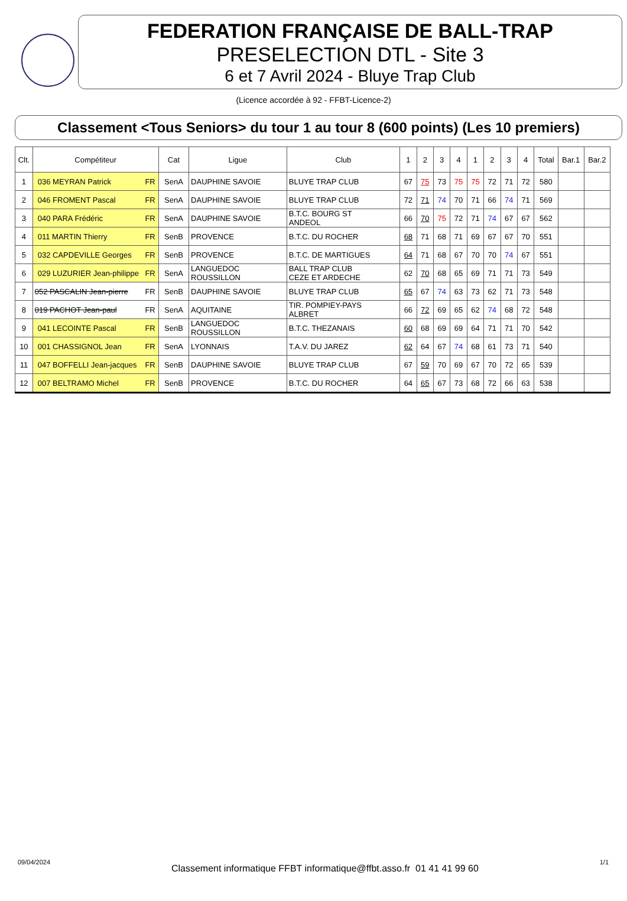FEDERATION FRANÇAISE DE BALL-TRAP
PRESELECTION DTL - Site 3
6 et 7 Avril 2024 - Bluye Trap Club
(Licence accordée à 92 - FFBT-Licence-2)
Classement <Tous Seniors> du tour 1 au tour 8 (600 points) (Les 10 premiers)
| Clt. | Compétiteur | Cat | Ligue | Club | 1 | 2 | 3 | 4 | 1 | 2 | 3 | 4 | Total | Bar.1 | Bar.2 |
| --- | --- | --- | --- | --- | --- | --- | --- | --- | --- | --- | --- | --- | --- | --- | --- |
| 1 | 036 MEYRAN Patrick FR | SenA | DAUPHINE SAVOIE | BLUYE TRAP CLUB | 67 | 75 | 73 | 75 | 75 | 72 | 71 | 72 | 580 | | |
| 2 | 046 FROMENT Pascal FR | SenA | DAUPHINE SAVOIE | BLUYE TRAP CLUB | 72 | 71 | 74 | 70 | 71 | 66 | 74 | 71 | 569 | | |
| 3 | 040 PARA Frédéric FR | SenA | DAUPHINE SAVOIE | B.T.C. BOURG ST ANDEOL | 66 | 70 | 75 | 72 | 71 | 74 | 67 | 67 | 562 | | |
| 4 | 011 MARTIN Thierry FR | SenB | PROVENCE | B.T.C. DU ROCHER | 68 | 71 | 68 | 71 | 69 | 67 | 67 | 70 | 551 | | |
| 5 | 032 CAPDEVILLE Georges FR | SenB | PROVENCE | B.T.C. DE MARTIGUES | 64 | 71 | 68 | 67 | 70 | 70 | 74 | 67 | 551 | | |
| 6 | 029 LUZURIER Jean-philippe FR | SenA | LANGUEDOC ROUSSILLON | BALL TRAP CLUB CEZE ET ARDECHE | 62 | 70 | 68 | 65 | 69 | 71 | 71 | 73 | 549 | | |
| 7 | 052 PASCALIN Jean-pierre FR | SenB | DAUPHINE SAVOIE | BLUYE TRAP CLUB | 65 | 67 | 74 | 63 | 73 | 62 | 71 | 73 | 548 | | |
| 8 | 019 PACHOT Jean-paul FR | SenA | AQUITAINE | TIR. POMPIEY-PAYS ALBRET | 66 | 72 | 69 | 65 | 62 | 74 | 68 | 72 | 548 | | |
| 9 | 041 LECOINTE Pascal FR | SenB | LANGUEDOC ROUSSILLON | B.T.C. THEZANAIS | 60 | 68 | 69 | 69 | 64 | 71 | 71 | 70 | 542 | | |
| 10 | 001 CHASSIGNOL Jean FR | SenA | LYONNAIS | T.A.V. DU JAREZ | 62 | 64 | 67 | 74 | 68 | 61 | 73 | 71 | 540 | | |
| 11 | 047 BOFFELLI Jean-jacques FR | SenB | DAUPHINE SAVOIE | BLUYE TRAP CLUB | 67 | 59 | 70 | 69 | 67 | 70 | 72 | 65 | 539 | | |
| 12 | 007 BELTRAMO Michel FR | SenB | PROVENCE | B.T.C. DU ROCHER | 64 | 65 | 67 | 73 | 68 | 72 | 66 | 63 | 538 | | |
09/04/2024 Classement informatique FFBT informatique@ffbt.asso.fr 01 41 41 99 60 1/1